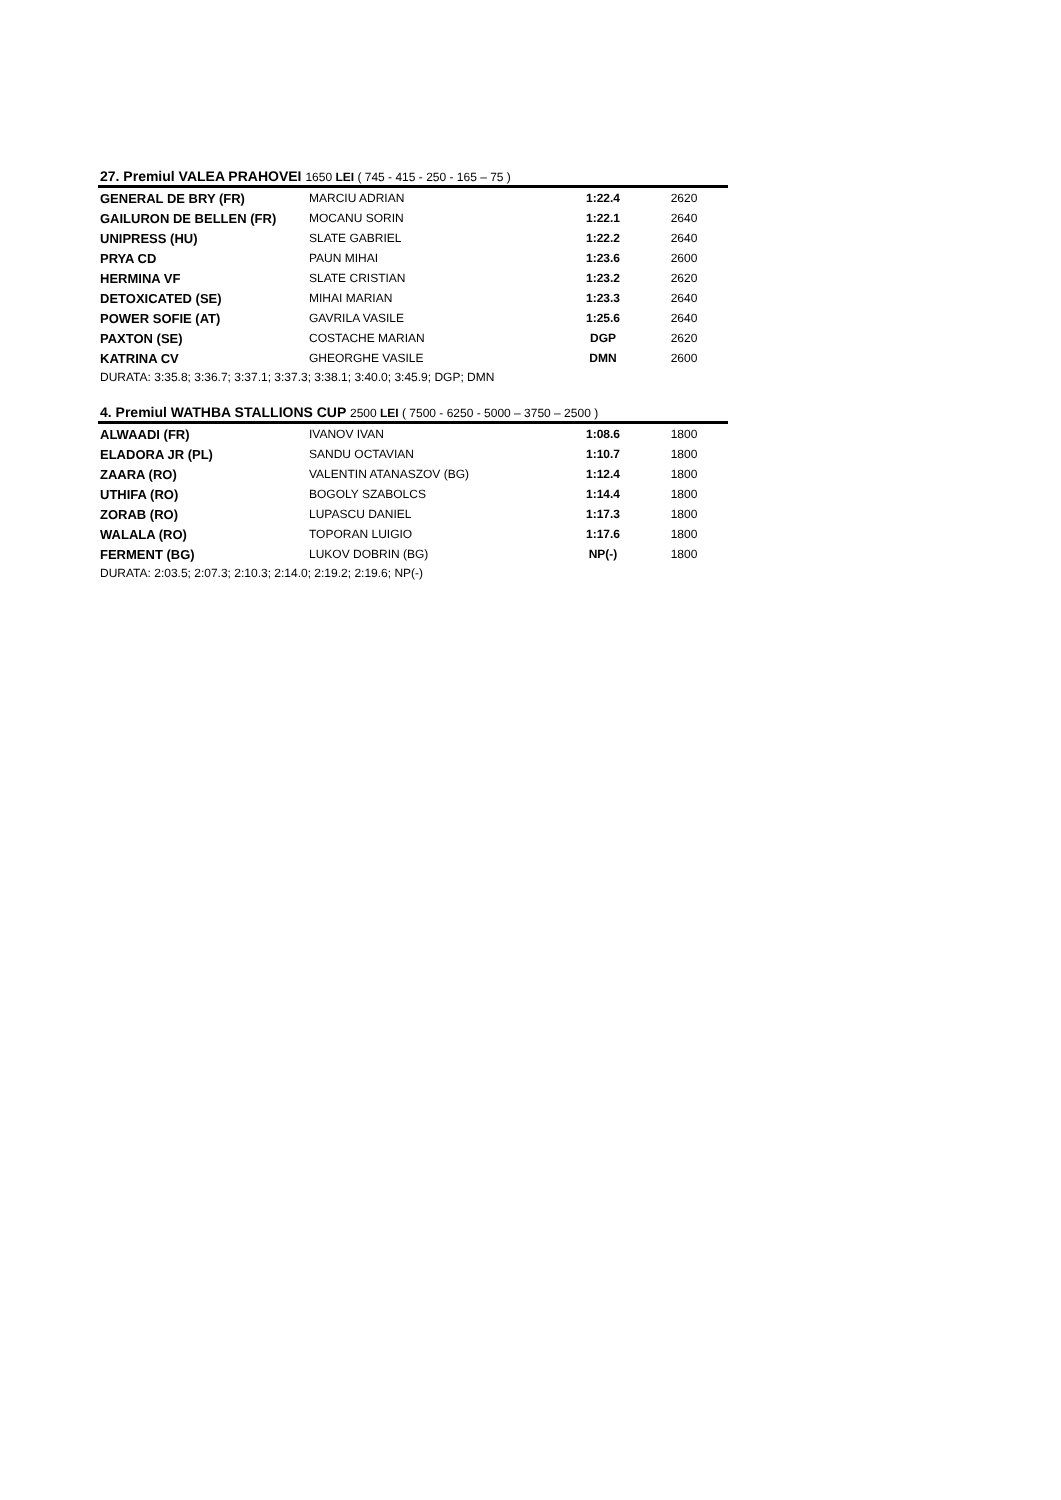27. Premiul VALEA PRAHOVEI 1650 LEI ( 745 - 415 - 250 - 165 – 75 )
| GENERAL DE BRY (FR) | MARCIU ADRIAN | 1:22.4 | 2620 |
| GAILURON DE BELLEN (FR) | MOCANU SORIN | 1:22.1 | 2640 |
| UNIPRESS (HU) | SLATE GABRIEL | 1:22.2 | 2640 |
| PRYA CD | PAUN MIHAI | 1:23.6 | 2600 |
| HERMINA VF | SLATE CRISTIAN | 1:23.2 | 2620 |
| DETOXICATED (SE) | MIHAI MARIAN | 1:23.3 | 2640 |
| POWER SOFIE (AT) | GAVRILA VASILE | 1:25.6 | 2640 |
| PAXTON (SE) | COSTACHE MARIAN | DGP | 2620 |
| KATRINA CV | GHEORGHE VASILE | DMN | 2600 |
DURATA: 3:35.8; 3:36.7; 3:37.1; 3:37.3; 3:38.1; 3:40.0; 3:45.9; DGP; DMN
4. Premiul WATHBA STALLIONS CUP 2500 LEI ( 7500 - 6250 - 5000 – 3750 – 2500 )
| ALWAADI (FR) | IVANOV IVAN | 1:08.6 | 1800 |
| ELADORA JR (PL) | SANDU OCTAVIAN | 1:10.7 | 1800 |
| ZAARA (RO) | VALENTIN ATANASZOV (BG) | 1:12.4 | 1800 |
| UTHIFA (RO) | BOGOLY SZABOLCS | 1:14.4 | 1800 |
| ZORAB (RO) | LUPASCU DANIEL | 1:17.3 | 1800 |
| WALALA (RO) | TOPORAN LUIGIO | 1:17.6 | 1800 |
| FERMENT (BG) | LUKOV DOBRIN (BG) | NP(-) | 1800 |
DURATA: 2:03.5; 2:07.3; 2:10.3; 2:14.0; 2:19.2; 2:19.6; NP(-)